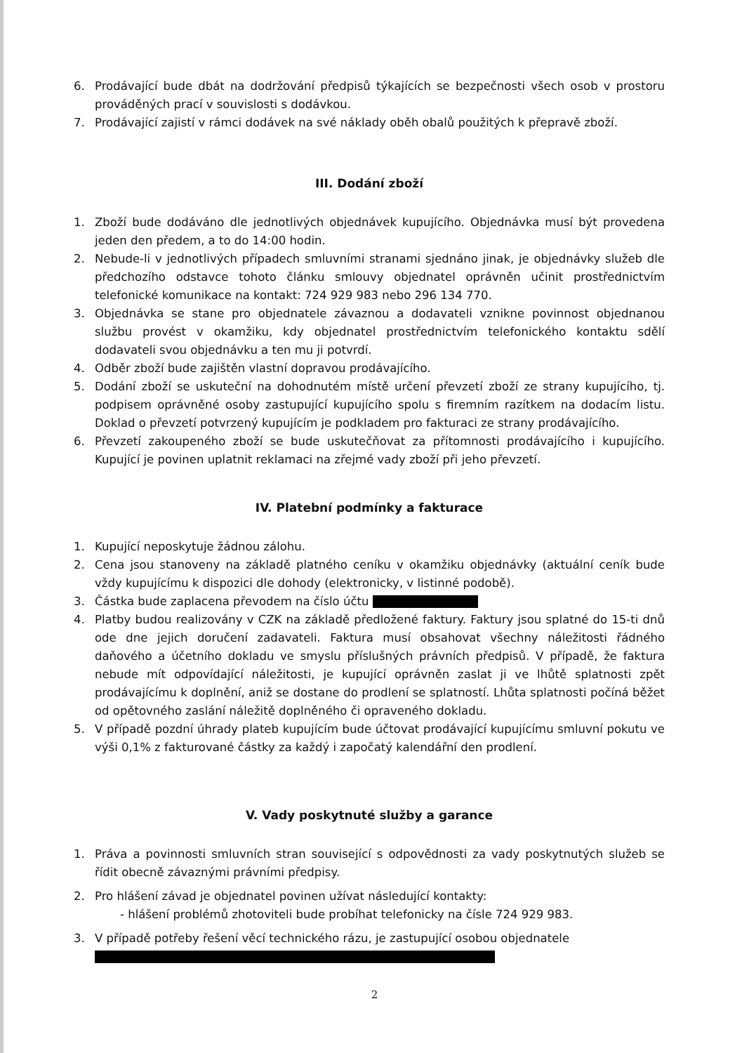6. Prodávající bude dbát na dodržování předpisů týkajících se bezpečnosti všech osob v prostoru prováděných prací v souvislosti s dodávkou.
7. Prodávající zajistí v rámci dodávek na své náklady oběh obalů použitých k přepravě zboží.
III. Dodání zboží
1. Zboží bude dodáváno dle jednotlivých objednávek kupujícího. Objednávka musí být provedena jeden den předem, a to do 14:00 hodin.
2. Nebude-li v jednotlivých případech smluvními stranami sjednáno jinak, je objednávky služeb dle předchozího odstavce tohoto článku smlouvy objednatel oprávněn učinit prostřednictvím telefonické komunikace na kontakt: 724 929 983 nebo 296 134 770.
3. Objednávka se stane pro objednatele závaznou a dodavateli vznikne povinnost objednanou službu provést v okamžiku, kdy objednatel prostřednictvím telefonického kontaktu sdělí dodavateli svou objednávku a ten mu ji potvrdí.
4. Odběr zboží bude zajištěn vlastní dopravou prodávajícího.
5. Dodání zboží se uskuteční na dohodnutém místě určení převzetí zboží ze strany kupujícího, tj. podpisem oprávněné osoby zastupující kupujícího spolu s firemním razítkem na dodacím listu. Doklad o převzetí potvrzený kupujícím je podkladem pro fakturaci ze strany prodávajícího.
6. Převzetí zakoupeného zboží se bude uskutečňovat za přítomnosti prodávajícího i kupujícího. Kupující je povinen uplatnit reklamaci na zřejmé vady zboží při jeho převzetí.
IV. Platební podmínky a fakturace
1. Kupující neposkytuje žádnou zálohu.
2. Cena jsou stanoveny na základě platného ceníku v okamžiku objednávky (aktuální ceník bude vždy kupujícímu k dispozici dle dohody (elektronicky, v listinné podobě).
3. Částka bude zaplacena převodem na číslo účtu
4. Platby budou realizovány v CZK na základě předložené faktury. Faktury jsou splatné do 15-ti dnů ode dne jejich doručení zadavateli. Faktura musí obsahovat všechny náležitosti řádného daňového a účetního dokladu ve smyslu příslušných právních předpisů. V případě, že faktura nebude mít odpovídající náležitosti, je kupující oprávněn zaslat ji ve lhůtě splatnosti zpět prodávajícímu k doplnění, aniž se dostane do prodlení se splatností. Lhůta splatnosti počíná běžet od opětovného zaslání náležitě doplněného či opraveného dokladu.
5. V případě pozdní úhrady plateb kupujícím bude účtovat prodávající kupujícímu smluvní pokutu ve výši 0,1% z fakturované částky za každý i započatý kalendářní den prodlení.
V. Vady poskytnuté služby a garance
1. Práva a povinnosti smluvních stran související s odpovědnosti za vady poskytnutých služeb se řídit obecně závaznými právními předpisy.
2. Pro hlášení závad je objednatel povinen užívat následující kontakty:
- hlášení problémů zhotoviteli bude probíhat telefonicky na čísle 724 929 983.
3. V případě potřeby řešení věcí technického rázu, je zastupující osobou objednatele
2